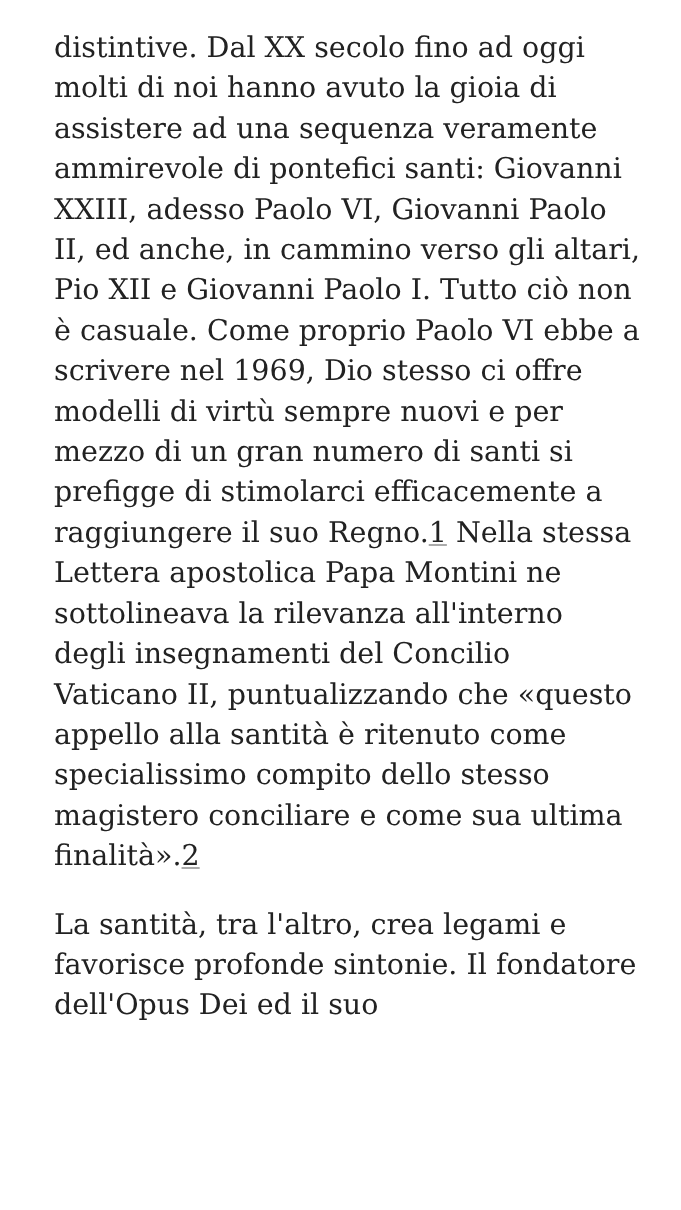distintive. Dal XX secolo fino ad oggi molti di noi hanno avuto la gioia di assistere ad una sequenza veramente ammirevole di pontefici santi: Giovanni XXIII, adesso Paolo VI, Giovanni Paolo II, ed anche, in cammino verso gli altari, Pio XII e Giovanni Paolo I. Tutto ciò non è casuale. Come proprio Paolo VI ebbe a scrivere nel 1969, Dio stesso ci offre modelli di virtù sempre nuovi e per mezzo di un gran numero di santi si prefigge di stimolarci efficacemente a raggiungere il suo Regno.1 Nella stessa Lettera apostolica Papa Montini ne sottolineava la rilevanza all'interno degli insegnamenti del Concilio Vaticano II, puntualizzando che «questo appello alla santità è ritenuto come specialissimo compito dello stesso magistero conciliare e come sua ultima finalità».2
La santità, tra l'altro, crea legami e favorisce profonde sintonie. Il fondatore dell'Opus Dei ed il suo